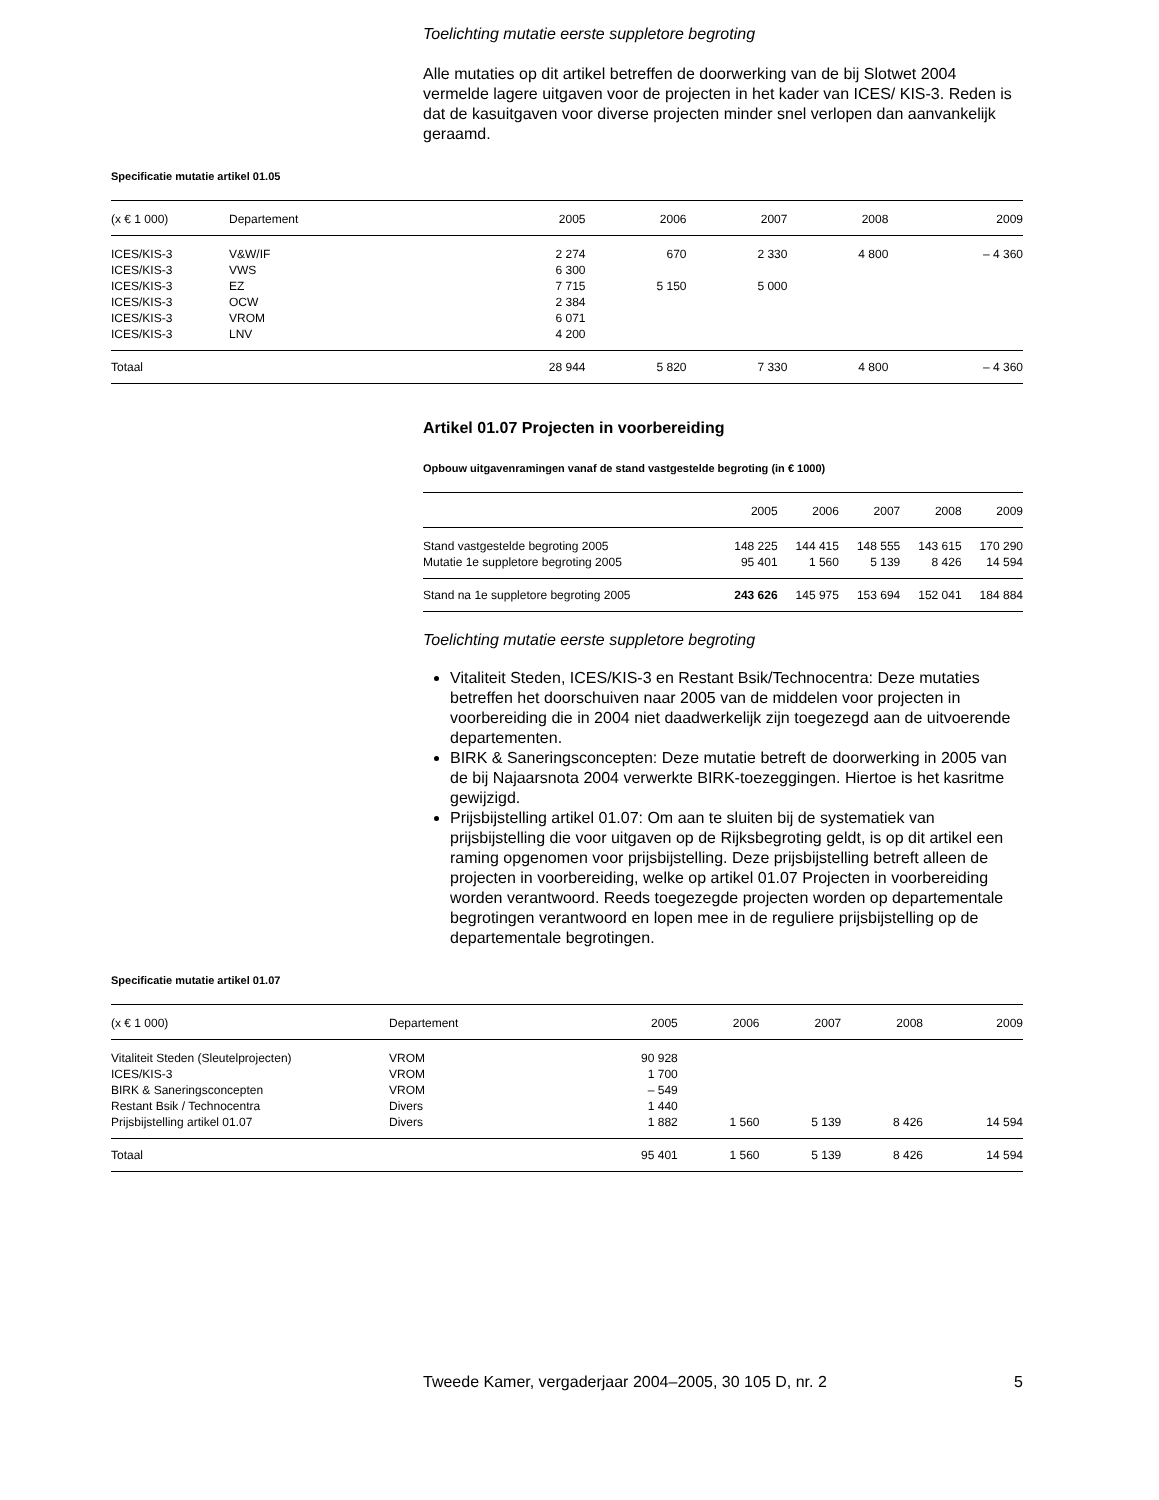Toelichting mutatie eerste suppletore begroting
Alle mutaties op dit artikel betreffen de doorwerking van de bij Slotwet 2004 vermelde lagere uitgaven voor de projecten in het kader van ICES/ KIS-3. Reden is dat de kasuitgaven voor diverse projecten minder snel verlopen dan aanvankelijk geraamd.
Specificatie mutatie artikel 01.05
| (x € 1 000) | Departement | 2005 | 2006 | 2007 | 2008 | 2009 |
| --- | --- | --- | --- | --- | --- | --- |
| ICES/KIS-3 | V&W/IF | 2 274 | 670 | 2 330 | 4 800 | – 4 360 |
| ICES/KIS-3 | VWS | 6 300 | | | | |
| ICES/KIS-3 | EZ | 7 715 | 5 150 | 5 000 | | |
| ICES/KIS-3 | OCW | 2 384 | | | | |
| ICES/KIS-3 | VROM | 6 071 | | | | |
| ICES/KIS-3 | LNV | 4 200 | | | | |
| Totaal | | 28 944 | 5 820 | 7 330 | 4 800 | – 4 360 |
Artikel 01.07 Projecten in voorbereiding
Opbouw uitgavenramingen vanaf de stand vastgestelde begroting (in € 1000)
| | 2005 | 2006 | 2007 | 2008 | 2009 |
| --- | --- | --- | --- | --- | --- |
| Stand vastgestelde begroting 2005 | 148 225 | 144 415 | 148 555 | 143 615 | 170 290 |
| Mutatie 1e suppletore begroting 2005 | 95 401 | 1 560 | 5 139 | 8 426 | 14 594 |
| Stand na 1e suppletore begroting 2005 | 243 626 | 145 975 | 153 694 | 152 041 | 184 884 |
Toelichting mutatie eerste suppletore begroting
Vitaliteit Steden, ICES/KIS-3 en Restant Bsik/Technocentra: Deze mutaties betreffen het doorschuiven naar 2005 van de middelen voor projecten in voorbereiding die in 2004 niet daadwerkelijk zijn toegezegd aan de uitvoerende departementen.
BIRK & Saneringsconcepten: Deze mutatie betreft de doorwerking in 2005 van de bij Najaarsnota 2004 verwerkte BIRK-toezeggingen. Hiertoe is het kasritme gewijzigd.
Prijsbijstelling artikel 01.07: Om aan te sluiten bij de systematiek van prijsbijstelling die voor uitgaven op de Rijksbegroting geldt, is op dit artikel een raming opgenomen voor prijsbijstelling. Deze prijsbijstelling betreft alleen de projecten in voorbereiding, welke op artikel 01.07 Projecten in voorbereiding worden verantwoord. Reeds toegezegde projecten worden op departementale begrotingen verantwoord en lopen mee in de reguliere prijsbijstelling op de departementale begrotingen.
Specificatie mutatie artikel 01.07
| (x € 1 000) | Departement | 2005 | 2006 | 2007 | 2008 | 2009 |
| --- | --- | --- | --- | --- | --- | --- |
| Vitaliteit Steden (Sleutelprojecten) | VROM | 90 928 | | | | |
| ICES/KIS-3 | VROM | 1 700 | | | | |
| BIRK & Saneringsconcepten | VROM | – 549 | | | | |
| Restant Bsik / Technocentra | Divers | 1 440 | | | | |
| Prijsbijstelling artikel 01.07 | Divers | 1 882 | 1 560 | 5 139 | 8 426 | 14 594 |
| Totaal | | 95 401 | 1 560 | 5 139 | 8 426 | 14 594 |
Tweede Kamer, vergaderjaar 2004–2005, 30 105 D, nr. 2 5